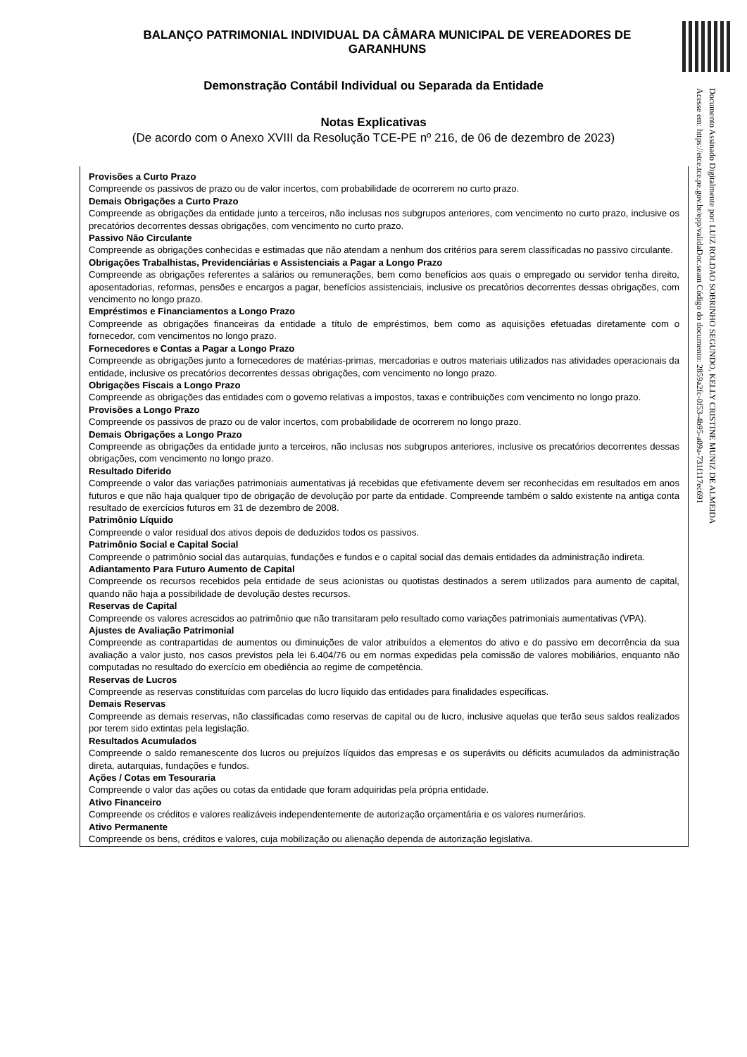BALANÇO PATRIMONIAL INDIVIDUAL DA CÂMARA MUNICIPAL DE VEREADORES DE GARANHUNS
Demonstração Contábil Individual ou Separada da Entidade
Notas Explicativas
(De acordo com o Anexo XVIII da Resolução TCE-PE nº 216, de 06 de dezembro de 2023)
Provisões a Curto Prazo
Compreende os passivos de prazo ou de valor incertos, com probabilidade de ocorrerem no curto prazo.
Demais Obrigações a Curto Prazo
Compreende as obrigações da entidade junto a terceiros, não inclusas nos subgrupos anteriores, com vencimento no curto prazo, inclusive os precatórios decorrentes dessas obrigações, com vencimento no curto prazo.
Passivo Não Circulante
Compreende as obrigações conhecidas e estimadas que não atendam a nenhum dos critérios para serem classificadas no passivo circulante.
Obrigações Trabalhistas, Previdenciárias e Assistenciais a Pagar a Longo Prazo
Compreende as obrigações referentes a salários ou remunerações, bem como benefícios aos quais o empregado ou servidor tenha direito, aposentadorias, reformas, pensões e encargos a pagar, benefícios assistenciais, inclusive os precatórios decorrentes dessas obrigações, com vencimento no longo prazo.
Empréstimos e Financiamentos a Longo Prazo
Compreende as obrigações financeiras da entidade a título de empréstimos, bem como as aquisições efetuadas diretamente com o fornecedor, com vencimentos no longo prazo.
Fornecedores e Contas a Pagar a Longo Prazo
Compreende as obrigações junto a fornecedores de matérias-primas, mercadorias e outros materiais utilizados nas atividades operacionais da entidade, inclusive os precatórios decorrentes dessas obrigações, com vencimento no longo prazo.
Obrigações Fiscais a Longo Prazo
Compreende as obrigações das entidades com o governo relativas a impostos, taxas e contribuições com vencimento no longo prazo.
Provisões a Longo Prazo
Compreende os passivos de prazo ou de valor incertos, com probabilidade de ocorrerem no longo prazo.
Demais Obrigações a Longo Prazo
Compreende as obrigações da entidade junto a terceiros, não inclusas nos subgrupos anteriores, inclusive os precatórios decorrentes dessas obrigações, com vencimento no longo prazo.
Resultado Diferido
Compreende o valor das variações patrimoniais aumentativas já recebidas que efetivamente devem ser reconhecidas em resultados em anos futuros e que não haja qualquer tipo de obrigação de devolução por parte da entidade. Compreende também o saldo existente na antiga conta resultado de exercícios futuros em 31 de dezembro de 2008.
Patrimônio Líquido
Compreende o valor residual dos ativos depois de deduzidos todos os passivos.
Patrimônio Social e Capital Social
Compreende o patrimônio social das autarquias, fundações e fundos e o capital social das demais entidades da administração indireta.
Adiantamento Para Futuro Aumento de Capital
Compreende os recursos recebidos pela entidade de seus acionistas ou quotistas destinados a serem utilizados para aumento de capital, quando não haja a possibilidade de devolução destes recursos.
Reservas de Capital
Compreende os valores acrescidos ao patrimônio que não transitaram pelo resultado como variações patrimoniais aumentativas (VPA).
Ajustes de Avaliação Patrimonial
Compreende as contrapartidas de aumentos ou diminuições de valor atribuídos a elementos do ativo e do passivo em decorrência da sua avaliação a valor justo, nos casos previstos pela lei 6.404/76 ou em normas expedidas pela comissão de valores mobiliários, enquanto não computadas no resultado do exercício em obediência ao regime de competência.
Reservas de Lucros
Compreende as reservas constituídas com parcelas do lucro líquido das entidades para finalidades específicas.
Demais Reservas
Compreende as demais reservas, não classificadas como reservas de capital ou de lucro, inclusive aquelas que terão seus saldos realizados por terem sido extintas pela legislação.
Resultados Acumulados
Compreende o saldo remanescente dos lucros ou prejuízos líquidos das empresas e os superávits ou déficits acumulados da administração direta, autarquias, fundações e fundos.
Ações / Cotas em Tesouraria
Compreende o valor das ações ou cotas da entidade que foram adquiridas pela própria entidade.
Ativo Financeiro
Compreende os créditos e valores realizáveis independentemente de autorização orçamentária e os valores numerários.
Ativo Permanente
Compreende os bens, créditos e valores, cuja mobilização ou alienação dependa de autorização legislativa.
Documento Assinado Digitalmente por: LUIZ ROLDAO SOBRINHO SEGUNDO, KELLY CRISTINE MUNIZ DE ALMEIDA
Acesse em: https://etce.tce.pe.gov.br/epp/validaDoc.seam Código do documento: 2859a2fc-0f53-4b95-a09a-731f117ec691